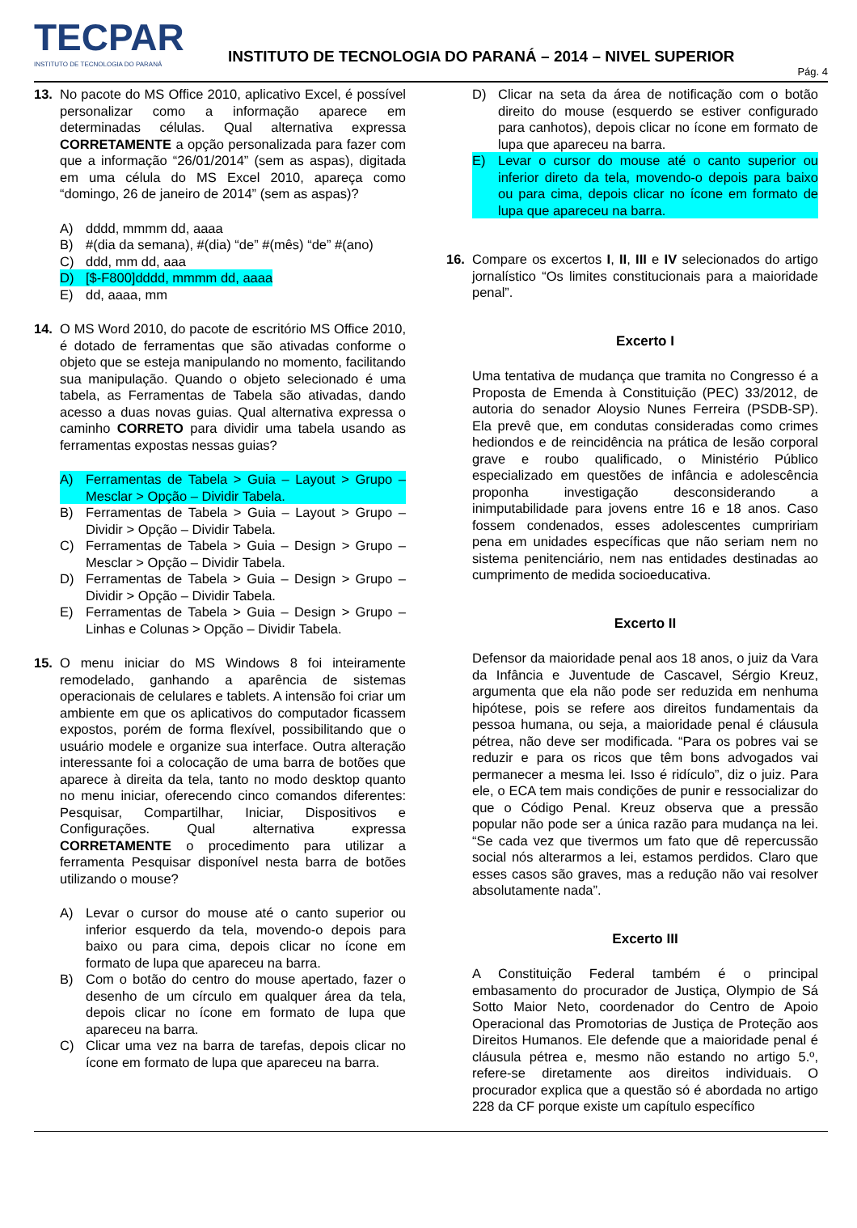TECPAR
INSTITUTO DE TECNOLOGIA DO PARANÁ
INSTITUTO DE TECNOLOGIA DO PARANÁ – 2014 – NIVEL SUPERIOR
Pág. 4
13. No pacote do MS Office 2010, aplicativo Excel, é possível personalizar como a informação aparece em determinadas células. Qual alternativa expressa CORRETAMENTE a opção personalizada para fazer com que a informação “26/01/2014” (sem as aspas), digitada em uma célula do MS Excel 2010, apareça como “domingo, 26 de janeiro de 2014” (sem as aspas)?
A) dddd, mmmm dd, aaaa
B) #(dia da semana), #(dia) “de” #(mês) “de” #(ano)
C) ddd, mm dd, aaa
D) [$-F800]dddd, mmmm dd, aaaa
E) dd, aaaa, mm
14. O MS Word 2010, do pacote de escritório MS Office 2010, é dotado de ferramentas que são ativadas conforme o objeto que se esteja manipulando no momento, facilitando sua manipulação. Quando o objeto selecionado é uma tabela, as Ferramentas de Tabela são ativadas, dando acesso a duas novas guias. Qual alternativa expressa o caminho CORRETO para dividir uma tabela usando as ferramentas expostas nessas guias?
A) Ferramentas de Tabela > Guia – Layout > Grupo – Mesclar > Opção – Dividir Tabela.
B) Ferramentas de Tabela > Guia – Layout > Grupo – Dividir > Opção – Dividir Tabela.
C) Ferramentas de Tabela > Guia – Design > Grupo – Mesclar > Opção – Dividir Tabela.
D) Ferramentas de Tabela > Guia – Design > Grupo – Dividir > Opção – Dividir Tabela.
E) Ferramentas de Tabela > Guia – Design > Grupo – Linhas e Colunas > Opção – Dividir Tabela.
15. O menu iniciar do MS Windows 8 foi inteiramente remodelado, ganhando a aparência de sistemas operacionais de celulares e tablets. A intensão foi criar um ambiente em que os aplicativos do computador ficassem expostos, porém de forma flexível, possibilitando que o usuário modele e organize sua interface. Outra alteração interessante foi a colocação de uma barra de botões que aparece à direita da tela, tanto no modo desktop quanto no menu iniciar, oferecendo cinco comandos diferentes: Pesquisar, Compartilhar, Iniciar, Dispositivos e Configurações. Qual alternativa expressa CORRETAMENTE o procedimento para utilizar a ferramenta Pesquisar disponível nesta barra de botões utilizando o mouse?
A) Levar o cursor do mouse até o canto superior ou inferior esquerdo da tela, movendo-o depois para baixo ou para cima, depois clicar no ícone em formato de lupa que apareceu na barra.
B) Com o botão do centro do mouse apertado, fazer o desenho de um círculo em qualquer área da tela, depois clicar no ícone em formato de lupa que apareceu na barra.
C) Clicar uma vez na barra de tarefas, depois clicar no ícone em formato de lupa que apareceu na barra.
D) Clicar na seta da área de notificação com o botão direito do mouse (esquerdo se estiver configurado para canhotos), depois clicar no ícone em formato de lupa que apareceu na barra.
E) Levar o cursor do mouse até o canto superior ou inferior direto da tela, movendo-o depois para baixo ou para cima, depois clicar no ícone em formato de lupa que apareceu na barra.
16. Compare os excertos I, II, III e IV selecionados do artigo jornalístico “Os limites constitucionais para a maioridade penal”.
Excerto I
Uma tentativa de mudança que tramita no Congresso é a Proposta de Emenda à Constituição (PEC) 33/2012, de autoria do senador Aloysio Nunes Ferreira (PSDB-SP). Ela prevê que, em condutas consideradas como crimes hediondos e de reincidência na prática de lesão corporal grave e roubo qualificado, o Ministério Público especializado em questões de infância e adolescência proponha investigação desconsiderando a inimputabilidade para jovens entre 16 e 18 anos. Caso fossem condenados, esses adolescentes cumpririam pena em unidades específicas que não seriam nem no sistema penitenciário, nem nas entidades destinadas ao cumprimento de medida socioeducativa.
Excerto II
Defensor da maioridade penal aos 18 anos, o juiz da Vara da Infância e Juventude de Cascavel, Sérgio Kreuz, argumenta que ela não pode ser reduzida em nenhuma hipótese, pois se refere aos direitos fundamentais da pessoa humana, ou seja, a maioridade penal é cláusula pétrea, não deve ser modificada. “Para os pobres vai se reduzir e para os ricos que têm bons advogados vai permanecer a mesma lei. Isso é ridículo”, diz o juiz. Para ele, o ECA tem mais condições de punir e ressocializar do que o Código Penal. Kreuz observa que a pressão popular não pode ser a única razão para mudança na lei. “Se cada vez que tivermos um fato que dê repercussão social nós alterarmos a lei, estamos perdidos. Claro que esses casos são graves, mas a redução não vai resolver absolutamente nada”.
Excerto III
A Constituição Federal também é o principal embasamento do procurador de Justiça, Olympio de Sá Sotto Maior Neto, coordenador do Centro de Apoio Operacional das Promotorias de Justiça de Proteção aos Direitos Humanos. Ele defende que a maioridade penal é cláusula pétrea e, mesmo não estando no artigo 5.º, refere-se diretamente aos direitos individuais. O procurador explica que a questão só é abordada no artigo 228 da CF porque existe um capítulo específico